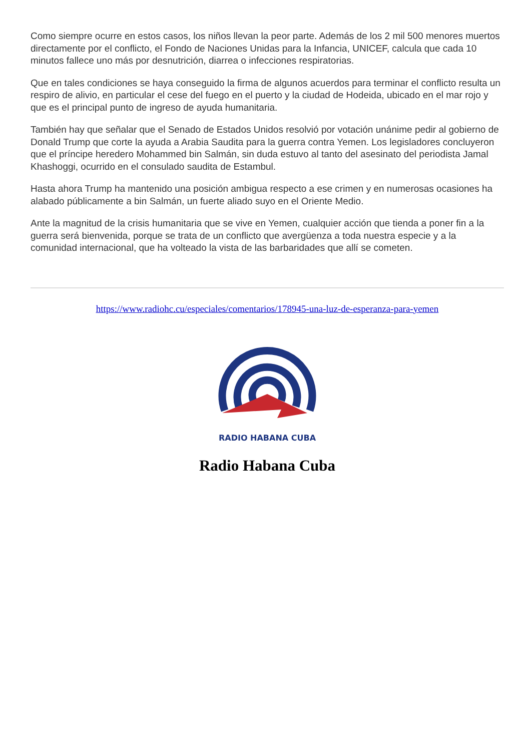Como siempre ocurre en estos casos, los niños llevan la peor parte. Además de los 2 mil 500 menores muertos directamente por el conflicto, el Fondo de Naciones Unidas para la Infancia, UNICEF, calcula que cada 10 minutos fallece uno más por desnutrición, diarrea o infecciones respiratorias.
Que en tales condiciones se haya conseguido la firma de algunos acuerdos para terminar el conflicto resulta un respiro de alivio, en particular el cese del fuego en el puerto y la ciudad de Hodeida, ubicado en el mar rojo y que es el principal punto de ingreso de ayuda humanitaria.
También hay que señalar que el Senado de Estados Unidos resolvió por votación unánime pedir al gobierno de Donald Trump que corte la ayuda a Arabia Saudita para la guerra contra Yemen. Los legisladores concluyeron que el príncipe heredero Mohammed bin Salmán, sin duda estuvo al tanto del asesinato del periodista Jamal Khashoggi, ocurrido en el consulado saudita de Estambul.
Hasta ahora Trump ha mantenido una posición ambigua respecto a ese crimen y en numerosas ocasiones ha alabado públicamente a bin Salmán, un fuerte aliado suyo en el Oriente Medio.
Ante la magnitud de la crisis humanitaria que se vive en Yemen, cualquier acción que tienda a poner fin a la guerra será bienvenida, porque se trata de un conflicto que avergüenza a toda nuestra especie y a la comunidad internacional, que ha volteado la vista de las barbaridades que allí se cometen.
https://www.radiohc.cu/especiales/comentarios/178945-una-luz-de-esperanza-para-yemen
RADIO HABANA CUBA
Radio Habana Cuba